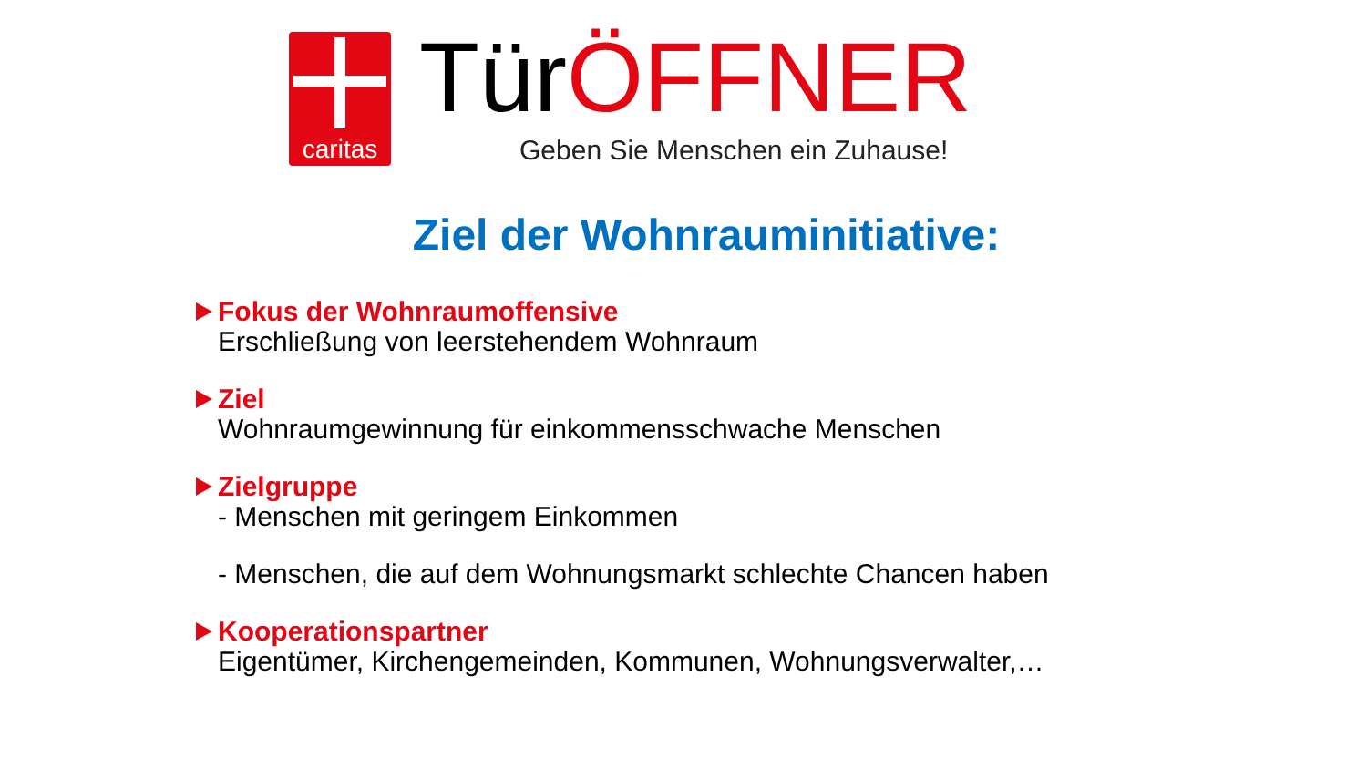caritas TürÖFFNER
Geben Sie Menschen ein Zuhause!
Ziel der Wohnrauminitiative:
Fokus der Wohnraumoffensive
Erschließung von leerstehendem Wohnraum
Ziel
Wohnraumgewinnung für einkommensschwache Menschen
Zielgruppe
- Menschen mit geringem Einkommen
- Menschen, die auf dem Wohnungsmarkt schlechte Chancen haben
Kooperationspartner
Eigentümer, Kirchengemeinden, Kommunen, Wohnungsverwalter,…